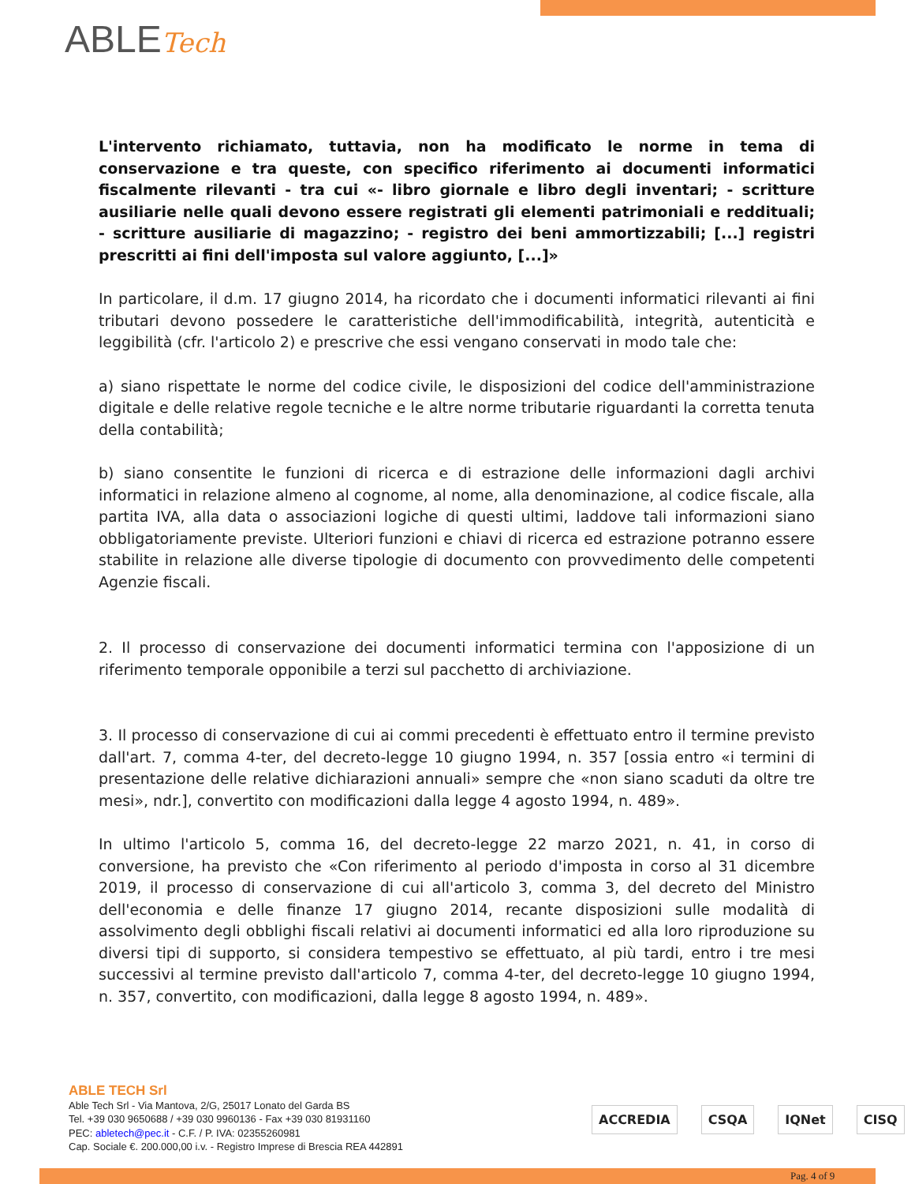ABLETech
L'intervento richiamato, tuttavia, non ha modificato le norme in tema di conservazione e tra queste, con specifico riferimento ai documenti informatici fiscalmente rilevanti - tra cui «- libro giornale e libro degli inventari; - scritture ausiliarie nelle quali devono essere registrati gli elementi patrimoniali e reddituali; - scritture ausiliarie di magazzino; - registro dei beni ammortizzabili; [...] registri prescritti ai fini dell'imposta sul valore aggiunto, [...]»
In particolare, il d.m. 17 giugno 2014, ha ricordato che i documenti informatici rilevanti ai fini tributari devono possedere le caratteristiche dell'immodificabilità, integrità, autenticità e leggibilità (cfr. l'articolo 2) e prescrive che essi vengano conservati in modo tale che:
a) siano rispettate le norme del codice civile, le disposizioni del codice dell'amministrazione digitale e delle relative regole tecniche e le altre norme tributarie riguardanti la corretta tenuta della contabilità;
b) siano consentite le funzioni di ricerca e di estrazione delle informazioni dagli archivi informatici in relazione almeno al cognome, al nome, alla denominazione, al codice fiscale, alla partita IVA, alla data o associazioni logiche di questi ultimi, laddove tali informazioni siano obbligatoriamente previste. Ulteriori funzioni e chiavi di ricerca ed estrazione potranno essere stabilite in relazione alle diverse tipologie di documento con provvedimento delle competenti Agenzie fiscali.
2. Il processo di conservazione dei documenti informatici termina con l'apposizione di un riferimento temporale opponibile a terzi sul pacchetto di archiviazione.
3. Il processo di conservazione di cui ai commi precedenti è effettuato entro il termine previsto dall'art. 7, comma 4-ter, del decreto-legge 10 giugno 1994, n. 357 [ossia entro «i termini di presentazione delle relative dichiarazioni annuali» sempre che «non siano scaduti da oltre tre mesi», ndr.], convertito con modificazioni dalla legge 4 agosto 1994, n. 489».
In ultimo l'articolo 5, comma 16, del decreto-legge 22 marzo 2021, n. 41, in corso di conversione, ha previsto che «Con riferimento al periodo d'imposta in corso al 31 dicembre 2019, il processo di conservazione di cui all'articolo 3, comma 3, del decreto del Ministro dell'economia e delle finanze 17 giugno 2014, recante disposizioni sulle modalità di assolvimento degli obblighi fiscali relativi ai documenti informatici ed alla loro riproduzione su diversi tipi di supporto, si considera tempestivo se effettuato, al più tardi, entro i tre mesi successivi al termine previsto dall'articolo 7, comma 4-ter, del decreto-legge 10 giugno 1994, n. 357, convertito, con modificazioni, dalla legge 8 agosto 1994, n. 489».
ABLE TECH Srl
Able Tech Srl - Via Mantova, 2/G, 25017 Lonato del Garda BS
Tel. +39 030 9650688 / +39 030 9960136 - Fax +39 030 81931160
PEC: abletech@pec.it - C.F. / P. IVA: 02355260981
Cap. Sociale €. 200.000,00 i.v. - Registro Imprese di Brescia REA 442891
ACCREDIA CSQA IQNet CISQ
Pag. 4 of 9